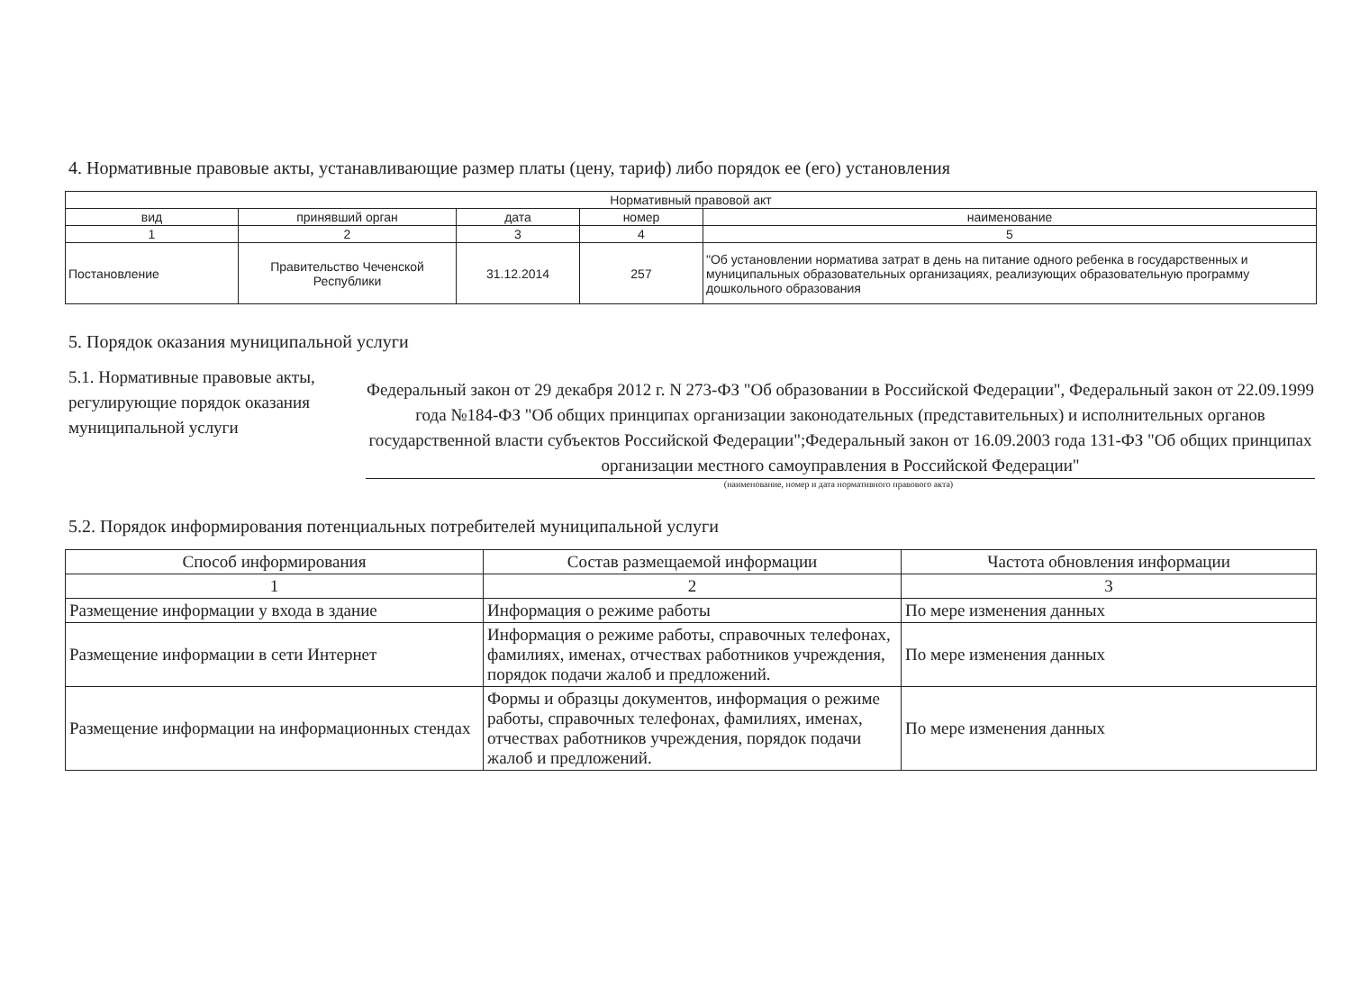4. Нормативные правовые акты, устанавливающие размер платы (цену, тариф) либо порядок ее (его) установления
| Нормативный правовой акт | | | | |
| --- | --- | --- | --- | --- |
| вид | принявший орган | дата | номер | наименование |
| 1 | 2 | 3 | 4 | 5 |
| Постановление | Правительство Чеченской Республики | 31.12.2014 | 257 | "Об установлении норматива затрат в день на питание одного ребенка в государственных и муниципальных образовательных организациях, реализующих образовательную программу дошкольного образования |
5. Порядок оказания муниципальной услуги
5.1. Нормативные правовые акты, регулирующие порядок оказания муниципальной услуги
Федеральный закон от 29 декабря 2012 г. N 273-ФЗ "Об образовании в Российской Федерации", Федеральный закон от 22.09.1999 года №184-ФЗ "Об общих принципах организации законодательных (представительных) и исполнительных органов государственной власти субъектов Российской Федерации";Федеральный закон от 16.09.2003 года 131-ФЗ "Об общих принципах организации местного самоуправления в Российской Федерации"
(наименование, номер и дата нормативного правового акта)
5.2. Порядок информирования потенциальных потребителей муниципальной услуги
| Способ информирования | Состав размещаемой информации | Частота обновления информации |
| --- | --- | --- |
| 1 | 2 | 3 |
| Размещение информации у входа в здание | Информация о режиме работы | По мере изменения данных |
| Размещение информации в сети Интернет | Информация о режиме работы, справочных телефонах, фамилиях, именах, отчествах работников учреждения, порядок подачи жалоб и предложений. | По мере изменения данных |
| Размещение информации на информационных стендах | Формы и образцы документов, информация о режиме работы, справочных телефонах, фамилиях, именах, отчествах работников учреждения, порядок подачи жалоб и предложений. | По мере изменения данных |